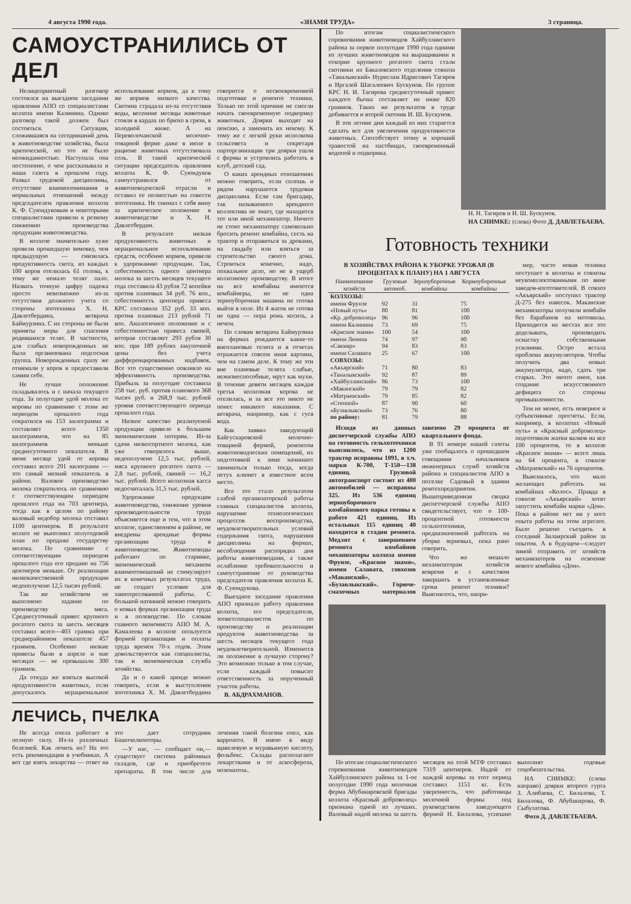4 августа 1990 года. «ЗНАМЯ ТРУДА» 3 страница.
САМОУСТРАНИЛИСЬ ОТ ДЕЛ
Нелицеприятный разговор состоялся на выездном заседании правления АПО со специалистами колхоза имени Калинина. Однако разговор такой должен был состояться. Ситуация, сложившаяся на сегодняшний день в животноводстве хозяйства, была критической, но это не было неожиданностью. Наступала она постепенно, о чем рассказывала и наша газета в прошлом году. Развал трудовой дисциплины, отсутствие взаимопонимания и нормальных отношений между председателем правления колхоза К. Ф. Суюндуковым и некоторыми специалистами привели к резкому снижению производства продукции животноводства.
В колхозе значительно хуже провели прошедшую зимовку, чем предыдущую — снизилась продуктивность скота, из каждых 100 коров отелилась 61 голова, к тому же немало телят пало. Назвать точную цифру падежа просто невозможно из-за отсутствия должного учета со стороны зоотехника Х. Н. Давлетбердина, ветврача Баймурзина. С их стороны не были приняты меры для спасения родившихся телят. В частности, для слабых новорожденных не была организована подсосная группа. Новорожденных сразу же отнимали у коров и предоставили самим себе.
Не лучше положение складывалось и с начала текущего года. За полугодие удой молока от коровы по сравнению с этим же периодом прошлого года сократился на 153 килограмма и составляет всего 1350 килограммов, что на 85 килограммов меньше среднесуточного показателя. В июне месяце удой от коровы составил всего 291 килограмм — это самый низкий показатель в районе. Валовое производство молока сократилось по сравнению с соответствующим периодом прошлого года на 703 центнера, тогда как в целом по району валовый недобор молока составил 1100 центнеров. В результате колхоз не выполнил полугодовой план по продаже государству молока. По сравнению с соответствующим периодом прошлого года его продано на 756 центнеров меньше. От реализации низкокачественной продукции недополучено 12,5 тысяч рублей.
Так же хозяйством не выполнено задание по производству мяса. Среднесуточный привес крупного рогатого скота за шесть месяцев составил всего—403 грамма при среднерайонном показателе 457 граммов. Особенно низкие привесы были в апреле и мае месяцах — не превышали 300 граммов.
Да откуда же взяться высокой продуктивности животных, если допускалось нерациональное использование кормов, да к тому же кормов низкого качества. Скотина страдала из-за отсутствия воды, весенние месяцы животные стояли в кардах по брюхо в грязи, в холодной жиже. А на Переволочанской молочно-товарной ферме даже в июле в рационе животных отсутствовала соль. В такой критической ситуации председатель правления колхоза К. Ф. Суюндуков самоустранился от животноводческой отрасли и оставил ее полностью на совести зоотехника. Не снимал с себя вину за критическое положение в животноводстве и Х. Н. Давлетбердин.
В результате низкая продуктивность животных и нерациональное использование средств, особенно кормов, привели к удорожанию продукции. Так, себестоимость одного центнера молока за шесть месяцев текущего года составила 43 рубля 72 копейки против плановых 34 руб. 76 коп., себестоимость центнера привеса КРС составила 352 руб. 33 коп. против плановых 213 рублей 71 коп. Аналогичное положение и с себестоимостью привеса свиней, которая составляет 293 рубля 30 коп. при 189 рублях закупочной цены без учета дифференцированных надбавок. Все это существенно повлияло на эффективность производства. Прибыль за полугодие составила 258 тыс. руб. против планового 368 тысяч руб. и 268,9 тыс. рублей уровня соответствующего периода прошлого года.
Низкое качество реализуемой продукции привело к большим экономическим потерям. Из-за сдачи низкосортного молока, как уже говорилось выше, недополучено 12,5 тыс. рублей, мяса крупного рогатого скота — 2,8 тыс. рублей, свиней — 16,2 тыс. рублей. Всего колхозная касса недосчиталась 31,5 тыс. рублей.
Удорожание продукции животноводства, снижение уровня производительности труда объясняется еще и тем, что в этом колхозе, единственном в районе, не внедрены арендные формы организации труда в животноводстве. Животноводы работают по старинке, экономический механизм взаимоотношений не стимулирует их в конечных результатах труда, не создает условие для заинтересованной работы. С большой натяжкой можно говорить о новых формах организации труда и в полеводстве. По словам главного экономиста АПО М. А. Камалеева в колхозе пользуется формой организации и оплаты труда времен 70-х годов. Этим довольствуются как специалисты, так и экономическая служба хозяйства.
Да и о какой аренде можно говорить, если в выступлении зоотехника Х. М. Давлетбердина говорится о несвоевременной подготовке и ремонте техники. Только по этой причине не смогли начать своевременную подкормку животных. Доярки выходят на пенсию, а заменить их некому. К тому же с легкой руки исполкома сельсовета и секретаря парторганизации три доярки ушли с фермы и устроились работать в клуб, детский сад.
О каких арендных отношениях можно говорить, если сплошь и рядом нарушается трудовая дисциплина. Если сам бригадир, так называемого арендного коллектива не знает, где находится тот или иной механизатор. Ничего не стоит механизатору самовольно бросить ремонт комбайна, сесть на трактор и отправиться за дровами, на свадьбу или взяться за строительство своего дома. Строиться конечно, надо, похвальное дело, но не в ущерб колхозному производству. В итоге на все комбайны имеются комбайнеры, но не одна зерноуборочная машина не готова выйти в поле. Из 4 жаток не готова не одна — пора рожь косить, а нечем.
По словам ветврача Баймурзина на фермах рождаются какие-то внеплановые телята и в отчетах отражается совсем иная картина, чем на самом деле. К тому же эти вне плановые телята слабые, нежизнеспособные, мрут как мухи. В течение девяти месяцев каждая третья колхозная корова не отелилась, и за все это никто не понес никакого наказания. С ветврача, например, как с гуся вода.
Как заявил заведующий Байгускаровской молочно-товарной фермой, ремонтом животноводческих помещений, их подготовкой к зиме начинают заниматься только тогда, когда петух клюнет в известное всем место.
Все это стало результатом слабой организаторской работы главных специалистов колхоза, нарушение технологических процессов воспроизводства, неудовлетворительных условий содержания скота, нарушения дисциплины на фермах, несоблюдения распорядка дня работы животноводами, а также ослабление требовательности и самоустранение от руководства председателя правления колхоза К. Ф. Суюндукова.
Выездное заседание правления АПО признало работу правления колхоза, его председателя, зооветспециалистов по производству и реализации продуктов животноводства за шесть месяцев текущего года неудовлетворительной. Изменится ли положение в лучшую сторону? Это возможно только в том случае, если каждый повысит ответственность за порученный участок работы.
В. АБДРАХМАНОВ.
ЛЕЧИСЬ, ПЧЕЛКА
Не всегда пчела работает в полную силу. Из-за различных болезней. Как лечить их? На это есть рекомендации в учебниках. А вот где взять лекарства — ответ на это дает сотрудник Башпчелконторы.
—У нас, — сообщает он,—существует система районных складов, где и приобретете препараты. В том числе для лечения такой болезни пчел, как варроатоз. Я имею в виду щавелевую и муравьиную кислоту, фольбекс. Склады располагают лекарствами и от аскосфероза, нозематоза..
По итогам социалистического соревнования животноводов Хайбуллинского района за первое полугодие 1990 года одними из лучших животноводов на выращивании и откорме крупного рогатого скота стали скотники из Бакаловского отделения совхоза «Таналыкский» Нурислам Идрисович Тагиров и Иргалей Шагалеевич Бускунов. По группе КРС Н. И. Тагирова среднесуточный привес каждого бычка составляет не ниже 820 граммов. Таких же результатов в труде добивается и второй скотник И. Ш. Бускунов.
В эти летние дни каждый из них старается сделать все для увеличения продуктивности животных. Способствует этому и хороший травостой на пастбищах, своевременный водопой и подкормка.
Н. Н. Тагиров и И. Ш. Бускунов.
НА СНИМКЕ: (слева) Фото Д. ДАВЛЕТБАЕВА.
Готовность техники
В ХОЗЯЙСТВАХ РАЙОНА К УБОРКЕ УРОЖАЯ (В ПРОЦЕНТАХ К ПЛАНУ) НА 1 АВГУСТА
| Наименование хозяйств | Грузовые автомоб. | Зерноуборочные комбайны | Кормоуборочные комбайны |
| --- | --- | --- | --- |
| КОЛХОЗЫ: | | | |
| имени Фрунзе | 92 | 31 | 75 |
| «Новый путь» | 80 | 81 | 100 |
| «Кр. доброволец» | 96 | 96 | 100 |
| имени Калинина | 73 | 69 | 75 |
| «Красное знамя» | 100 | 54 | 100 |
| имени Ленина | 74 | 97 | 90 |
| «Сакмар» | 94 | 83 | 83 |
| имени Салавата | 25 | 67 | 100 |
| СОВХОЗЫ: | | | |
| «Акъярский» | 71 | 80 | 83 |
| «Таналыкский» | 92 | 87 | 89 |
| «Хайбуллинский» | 86 | 73 | 100 |
| «Маканский» | 79 | 79 | 82 |
| «Матраевский» | 79 | 85 | 82 |
| «Степной» | 87 | 90 | 60 |
| «Бузавлыкский» | 73 | 76 | 80 |
| по району: | 81 | 79 | 88 |
Исходя из данных диспетчерской службы АПО на готовность сельхозтехники выяснилось, что из 1200 трактор исправны 1091, в т.ч. марки К-700, Т-150—138 единиц. Грузовой автотранспорт состоит из 400 автомобилей — исправны 325. Из 536 единиц зерноуборочного комбайнового парка готовы к работе 421 единиц. Из остальных 115 единиц 40 находится в стадии ремонта. Медлят с завершением ремонта комбайнов механизаторы колхоза имени Фрунзе, «Красное знамя», имени Салавата, совхозов «Маканский», «Бузавлыкский». Горюче-смазочных материалов завезено 29 процента от квартального фонда.
В 91 номере нашей газеты уже сообщалось о прошедшем совещании начальников инженерных служб хозяйств района и специалистов АПО в поселке Садовый в здании ремтехпредприятия. Вышеприведенная сводка диспетчерской службы АПО свидетельствует, что о 100-процентной готовности сельхозтехники, предназначенной работать на уборке зерновых, пока рано говорить.
Что же мешало механизаторам хозяйств вовремя и с качеством завершить в установленные сроки ремонт техники? Выяснилось, что, напри-
мер, часто новая техника поступает в колхозы и совхозы неукомплектованными по вине заводов-изготовителей. В совхоз «Акъярский» поступил трактор Д-275 без навесок. Маканские механизаторы получили комбайн без барабанов на мотовилы. Приходится на местах все это доделывать, производить оснастку собственными усилиями. Остро встала проблема аккумуляторов. Чтобы получить два новых аккумулятора, надо, сдать три старых. Это ничто иное, как создание искусственного дефицита со стороны промышленности.
Тем не менее, есть неверное и субъективные просчеты. Если, например, в колхозах «Новый путь» и «Красный доброволец» подготовили жатки валков на все 100 процентов, то в колхозе «Красное знамя» — всего лишь на 64 процента, в совхозе «Матраевский» на 76 процентов.
Выяснилось, что мало желающих работать на комбайнах «Колос». Правда в совхозе «Акъярский» хотят запустить комбайн марки «Дон». Пока в районе нет ни у кого опыта работы на этом агрегате. Было решено съездить в соседний Зилаирский район за опытом. А в будущем—следует зимой отправить от хозяйств механизаторов на освоение нового комбайна «Дон».
По итогам социалистического соревнования животноводов Хайбуллинского района за 1-ое полугодие 1990 года молочная ферма Абубакировской бригады колхоза «Красный доброволец» признана одной из лучших. Валовый надой молока за шесть месяцев на этой МТФ составил 7319 центнеров. Надой от каждой коровы за этот период составил 1151 кг. Есть уверенность, что работницы молочной фермы под руководством заведующего фермой Н. Билалова, успешно выполнят годовые соцобязательства.
НА СНИМКЕ: (слева направо) доярки второго гурта З. Алибаева, С. Билалова, Т. Билалова, Ф. Абубакирова, Ф. Сыбулатова.
Фото Д. ДАВЛЕТБАЕВА.